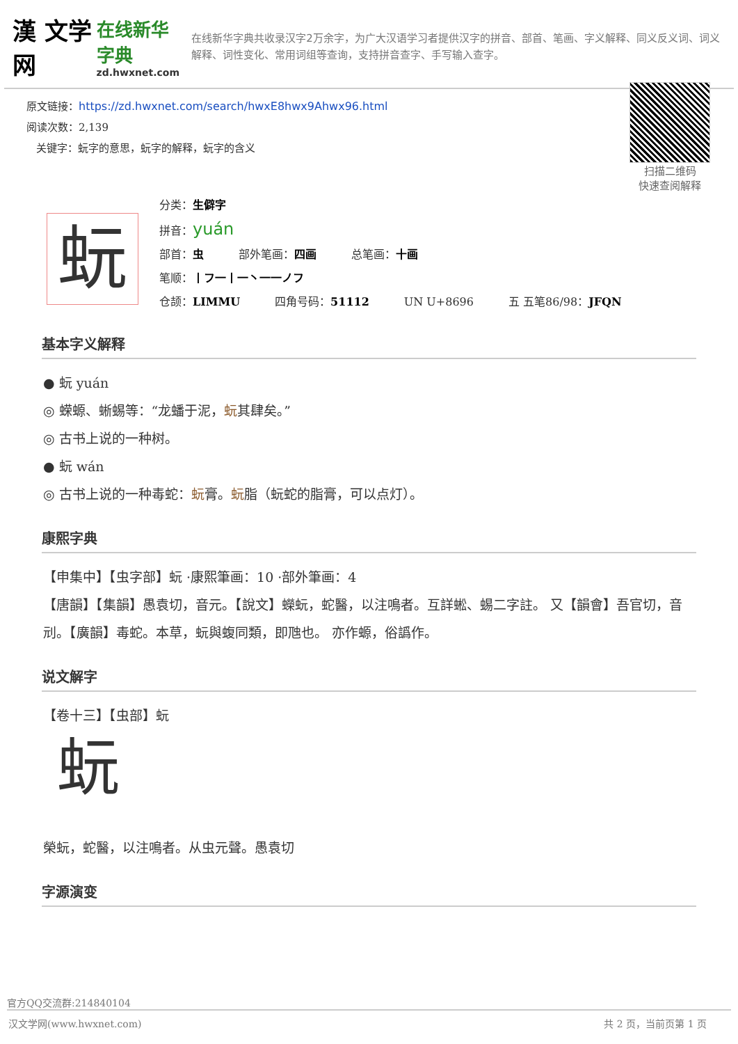漢 文学网
在线新华字典
zd.hwxnet.com
在线新华字典共收录汉字2万余字，为广大汉语学习者提供汉字的拼音、部首、笔画、字义解释、同义反义词、词义解释、词性变化、常用词组等查询，支持拼音查字、手写输入查字。
原文链接：https://zd.hwxnet.com/search/hwxE8hwx9Ahwx96.html
阅读次数：2,139
关键字：蚖字的意思，蚖字的解释，蚖字的含义
扫描二维码
快速查阅解释
蚖
分类：生僻字
拼音：yuán
部首：虫 部外笔画：四画 总笔画：十画
笔顺：丨フ一丨一丶一一ノフ
仓颉：LIMMU 四角号码：51112 UN U+8696 五 五笔86/98：JFQN
基本字义解释
● 蚖 yuán
◎ 蝾螈、蜥蜴等：“龙蟠于泥，蚖其肆矣。”
◎ 古书上说的一种树。
● 蚖 wán
◎ 古书上说的一种毒蛇：蚖膏。蚖脂（蚖蛇的脂膏，可以点灯）。
康熙字典
【申集中】【虫字部】蚖 ·康熙筆画：10 ·部外筆画：4
【唐韻】【集韻】愚袁切，音元。【說文】蠑蚖，蛇醫，以注鳴者。互詳蜙、蜴二字註。 又【韻會】吾官切，音刓。【廣韻】毒蛇。本草，蚖與蝮同類，即虺也。 亦作螈，俗譌作。
说文解字
【卷十三】【虫部】蚖
蚖
榮蚖，蛇醫，以注鳴者。从虫元聲。愚袁切
字源演变
官方QQ交流群:214840104
汉文学网(www.hwxnet.com) 共 2 页，当前页第 1 页